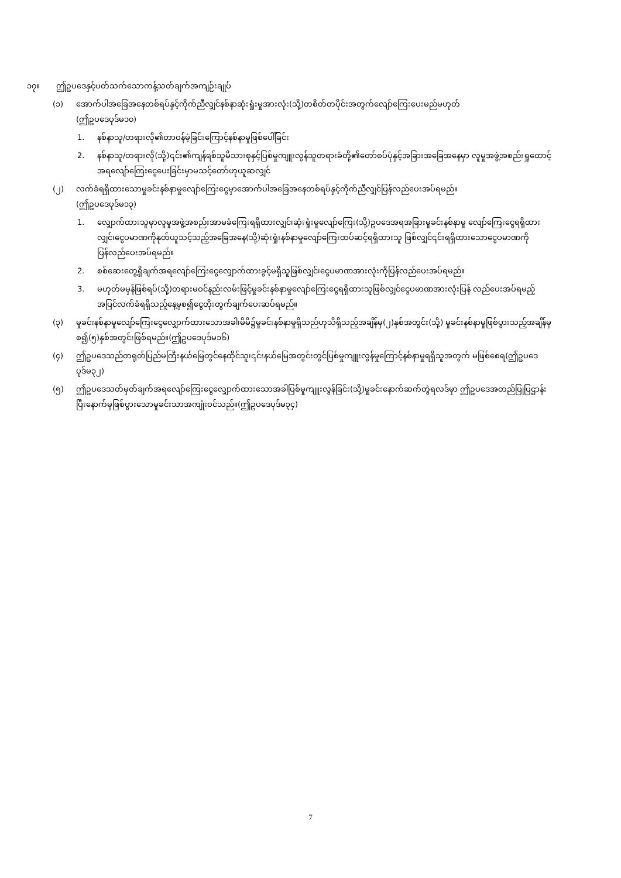၁၇။ ဤဥပဒေနှင့်ပတ်သက်သောကန့်သတ်ချက်အကျဉ်းချုပ်
(၁) အောက်ပါအခြေအနေတစ်ရပ်နှင့်ကိုက်ညီလျှင်နစ်နာဆုံးရှုံးမှုအားလုံး(သို့)တစိတ်တပိုင်းအတွက်လျော်ကြေးပေးမည်မဟုတ်
(ဤဥပဒေပုဒ်မ၁၀)
1. နစ်နာသူ/တရားလို၏တာဝန်မဲ့ခြင်းကြောင့်နစ်နာမှုဖြစ်ပေါ်ခြင်း
2. နစ်နာသူ/တရားလို(သို့)၎င်း၏ကျန်ရစ်သူမိသားစုနှင့်ပြစ်မှုကျူးလွန်သူတရားခံတို့၏တော်စပ်ပုံနှင့်အခြားအခြေအနေမှာ လူမှုအဖွဲ့အစည်းရှုထောင့်အရလျော်ကြေးငွေပေးခြင်းမှာမသင့်တော်ဟုယူဆလျှင်
(၂) လက်ခံရရှိထားသောမှုခင်းနစ်နာမှုလျော်ကြေးငွေမှာအောက်ပါအခြေအနေတစ်ရပ်နှင့်ကိုက်ညီလျှင်ပြန်လည်ပေးအပ်ရမည်။
(ဤဥပဒေပုဒ်မ၁၃)
1. လျှောက်ထားသူမှာလူမှုအဖွဲ့အစည်းအာမခံကြေးရရှိထားလျှင်၊ဆုံးရှုံးမှုလျော်ကြေး(သို့)ဥပဒေအရအခြားမှုခင်းနစ်နာမှု လျော်ကြေးငွေရရှိထားလျှင်၊ငွေပမာဏကိုနုတ်ယူသင့်သည့်အခြေအနေ(သို့)ဆုံးရှုံးနစ်နာမှုလျော်ကြေးထပ်ဆင့်ရရှိထားသူ ဖြစ်လျှင်၎င်းရရှိထားသောငွေပမာဏကိုပြန်လည်ပေးအပ်ရမည်။
2. စစ်ဆေးတွေ့ရှိချက်အရလျော်ကြေးငွေလျှောက်ထားခွင့်မရှိသူဖြစ်လျှင်၊ငွေပမာဏအားလုံးကိုပြန်လည်ပေးအပ်ရမည်။
3. မဟုတ်မမှန်ဖြစ်ရပ်(သို့)တရားမဝင်နည်းလမ်းဖြင့်မှုခင်းနစ်နာမှုလျော်ကြေးငွေရရှိထားသူဖြစ်လျှင်ငွေပမာဏအားလုံးပြန် လည်ပေးအပ်ရမည့်အပြင်လက်ခံရရှိသည့်နေ့မှစ၍ငွေတိုးတွက်ချက်ပေးဆပ်ရမည်။
(၃) မှုခင်းနစ်နာမှုလျော်ကြေးငွေလျှောက်ထားသောအခါ၊မိမိ၌မှုခင်းနစ်နာမှုရှိသည်ဟုသိရှိသည့်အချိန်မှ(၂)နှစ်အတွင်း(သို့) မှုခင်းနစ်နာမှုဖြစ်ပွားသည့်အချိန်မှစ၍(၅)နှစ်အတွင်းဖြစ်ရမည်။(ဤဥပဒေပုဒ်မ၁၆)
(၄) ဤဥပဒေသည်တရုတ်ပြည်မကြီးနယ်မြေတွင်နေထိုင်သူ၊၎င်းနယ်မြေအတွင်းတွင်ပြစ်မှုကျူးလွန်မှုကြောင့်နစ်နာမှုရရှိသူအတွက် မဖြစ်စေရ(ဤဥပဒေပုဒ်မ၃၂)
(၅) ဤဥပဒေသတ်မှတ်ချက်အရလျော်ကြေးငွေလျှောက်ထားသောအခါပြစ်မှုကျူးလွန်ခြင်း(သို့)မှုခင်းနောက်ဆက်တွဲရလဒ်မှာ ဤဥပဒေအတည်ပြုပြဌာန်းပြီးနောက်မှဖြစ်ပွားသောမှုခင်းသာအကျုံးဝင်သည်။(ဤဥပဒေပုဒ်မ၃၄)
7